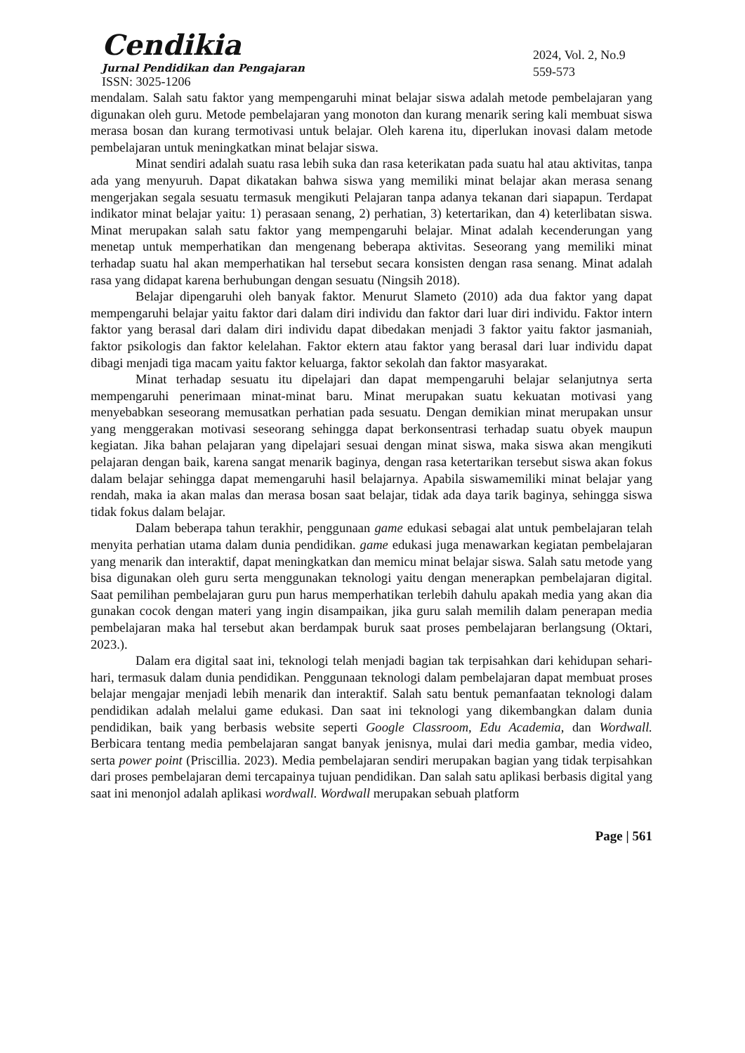Cendikia
Jurnal Pendidikan dan Pengajaran
ISSN: 3025-1206
2024, Vol. 2, No.9
559-573
mendalam. Salah satu faktor yang mempengaruhi minat belajar siswa adalah metode pembelajaran yang digunakan oleh guru. Metode pembelajaran yang monoton dan kurang menarik sering kali membuat siswa merasa bosan dan kurang termotivasi untuk belajar. Oleh karena itu, diperlukan inovasi dalam metode pembelajaran untuk meningkatkan minat belajar siswa.
Minat sendiri adalah suatu rasa lebih suka dan rasa keterikatan pada suatu hal atau aktivitas, tanpa ada yang menyuruh. Dapat dikatakan bahwa siswa yang memiliki minat belajar akan merasa senang mengerjakan segala sesuatu termasuk mengikuti Pelajaran tanpa adanya tekanan dari siapapun. Terdapat indikator minat belajar yaitu: 1) perasaan senang, 2) perhatian, 3) ketertarikan, dan 4) keterlibatan siswa. Minat merupakan salah satu faktor yang mempengaruhi belajar. Minat adalah kecenderungan yang menetap untuk memperhatikan dan mengenang beberapa aktivitas. Seseorang yang memiliki minat terhadap suatu hal akan memperhatikan hal tersebut secara konsisten dengan rasa senang. Minat adalah rasa yang didapat karena berhubungan dengan sesuatu (Ningsih 2018).
Belajar dipengaruhi oleh banyak faktor. Menurut Slameto (2010) ada dua faktor yang dapat mempengaruhi belajar yaitu faktor dari dalam diri individu dan faktor dari luar diri individu. Faktor intern faktor yang berasal dari dalam diri individu dapat dibedakan menjadi 3 faktor yaitu faktor jasmaniah, faktor psikologis dan faktor kelelahan. Faktor ektern atau faktor yang berasal dari luar individu dapat dibagi menjadi tiga macam yaitu faktor keluarga, faktor sekolah dan faktor masyarakat.
Minat terhadap sesuatu itu dipelajari dan dapat mempengaruhi belajar selanjutnya serta mempengaruhi penerimaan minat-minat baru. Minat merupakan suatu kekuatan motivasi yang menyebabkan seseorang memusatkan perhatian pada sesuatu. Dengan demikian minat merupakan unsur yang menggerakan motivasi seseorang sehingga dapat berkonsentrasi terhadap suatu obyek maupun kegiatan. Jika bahan pelajaran yang dipelajari sesuai dengan minat siswa, maka siswa akan mengikuti pelajaran dengan baik, karena sangat menarik baginya, dengan rasa ketertarikan tersebut siswa akan fokus dalam belajar sehingga dapat memengaruhi hasil belajarnya. Apabila siswamemiliki minat belajar yang rendah, maka ia akan malas dan merasa bosan saat belajar, tidak ada daya tarik baginya, sehingga siswa tidak fokus dalam belajar.
Dalam beberapa tahun terakhir, penggunaan game edukasi sebagai alat untuk pembelajaran telah menyita perhatian utama dalam dunia pendidikan. game edukasi juga menawarkan kegiatan pembelajaran yang menarik dan interaktif, dapat meningkatkan dan memicu minat belajar siswa. Salah satu metode yang bisa digunakan oleh guru serta menggunakan teknologi yaitu dengan menerapkan pembelajaran digital. Saat pemilihan pembelajaran guru pun harus memperhatikan terlebih dahulu apakah media yang akan dia gunakan cocok dengan materi yang ingin disampaikan, jika guru salah memilih dalam penerapan media pembelajaran maka hal tersebut akan berdampak buruk saat proses pembelajaran berlangsung (Oktari, 2023.).
Dalam era digital saat ini, teknologi telah menjadi bagian tak terpisahkan dari kehidupan sehari-hari, termasuk dalam dunia pendidikan. Penggunaan teknologi dalam pembelajaran dapat membuat proses belajar mengajar menjadi lebih menarik dan interaktif. Salah satu bentuk pemanfaatan teknologi dalam pendidikan adalah melalui game edukasi. Dan saat ini teknologi yang dikembangkan dalam dunia pendidikan, baik yang berbasis website seperti Google Classroom, Edu Academia, dan Wordwall. Berbicara tentang media pembelajaran sangat banyak jenisnya, mulai dari media gambar, media video, serta power point (Priscillia. 2023). Media pembelajaran sendiri merupakan bagian yang tidak terpisahkan dari proses pembelajaran demi tercapainya tujuan pendidikan. Dan salah satu aplikasi berbasis digital yang saat ini menonjol adalah aplikasi wordwall. Wordwall merupakan sebuah platform
Page | 561